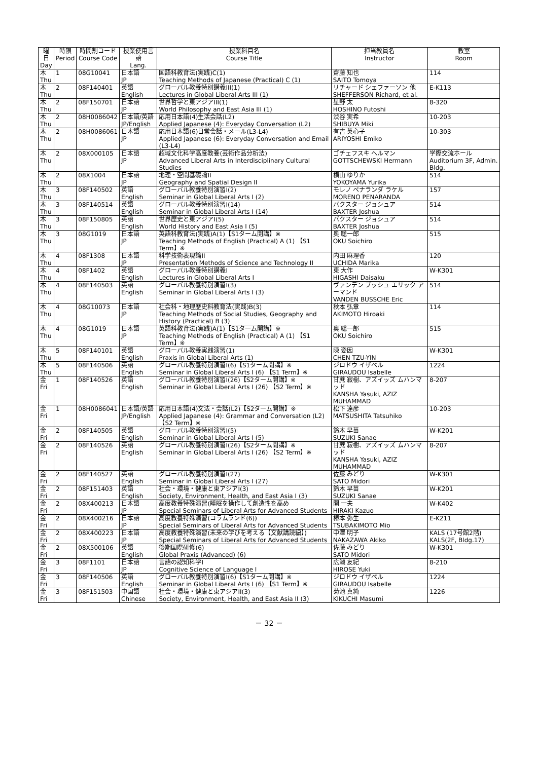| 曜日 Day | 時限 Period | 時間割コード Course Code | 授業使用言語 Lang. | 授業科目名 Course Title | 担当教員名 Instructor | 教室 Room |
| --- | --- | --- | --- | --- | --- | --- |
| 木 Thu | 1 | 08G10041 | 日本語 JP | 国語科教育法(実践)C(1) Teaching Methods of Japanese (Practical) C (1) | 齋藤 知也 SAITO Tomoya | 114 |
| 木 Thu | 2 | 08F140401 | 英語 English | グローバル教養特別講義III(1) Lectures in Global Liberal Arts III (1) | リチャード シェファーソン 他 SHEFFERSON Richard, et al. | E-K113 |
| 木 Thu | 2 | 08F150701 | 日本語 JP | 世界哲学と東アジアIII(1) World Philosophy and East Asia III (1) | 星野 太 HOSHINO Futoshi | 8-320 |
| 木 Thu | 2 | 08H0086042 | 日本語/英語 JP/English | 応用日本語(4)生活会話(L2) Applied Japanese (4): Everyday Conversation (L2) | 渋谷 実希 SHIBUYA Miki | 10-203 |
| 木 Thu | 2 | 08H0086061 | 日本語 JP | 応用日本語(6)日常会話・メール(L3-L4) Applied Japanese (6): Everyday Conversation and Email (L3-L4) | 有吉 英心子 ARIYOSHI Emiko | 10-303 |
| 木 Thu | 2 | 08X000105 | 日本語 JP | 超域文化科学高度教養(芸術作品分析法) Advanced Liberal Arts in Interdisciplinary Cultural Studies | ゴチェフスキ ヘルマン GOTTSCHEWSKI Hermann | 学際交流ホール Auditorium 3F, Admin. Bldg. |
| 木 Thu | 2 | 08X1004 | 日本語 JP | 地理・空間基礎論II Geography and Spatial Design II | 横山 ゆりか YOKOYAMA Yurika | 514 |
| 木 Thu | 3 | 08F140502 | 英語 English | グローバル教養特別演習I(2) Seminar in Global Liberal Arts I (2) | モレノ ペナランダ ラケル MORENO PENARANDA | 157 |
| 木 Thu | 3 | 08F140514 | 英語 English | グローバル教養特別演習I(14) Seminar in Global Liberal Arts I (14) | バクスター ジョシュア BAXTER Joshua | 514 |
| 木 Thu | 3 | 08F150805 | 英語 English | 世界歴史と東アジアI(5) World History and East Asia I (5) | バクスター ジョシュア BAXTER Joshua | 514 |
| 木 Thu | 3 | 08G1019 | 日本語 JP | 英語科教育法(実践)A(1)【S1ターム開講】※ Teaching Methods of English (Practical) A (1) 【S1 Term】※ | 奥 聡一郎 OKU Soichiro | 515 |
| 木 Thu | 4 | 08F1308 | 日本語 JP | 科学技術表現論II Presentation Methods of Science and Technology II | 内田 麻理香 UCHIDA Marika | 120 |
| 木 Thu | 4 | 08F1402 | 英語 English | グローバル教養特別講義I Lectures in Global Liberal Arts I | 東 大作 HIGASHI Daisaku | W-K301 |
| 木 Thu | 4 | 08F140503 | 英語 English | グローバル教養特別演習I(3) Seminar in Global Liberal Arts I (3) | ヴァンデン ブッシュ エリック アーマンド VANDEN BUSSCHE Eric | 514 |
| 木 Thu | 4 | 08G10073 | 日本語 JP | 社会科・地理歴史科教育法(実践)B(3) Teaching Methods of Social Studies, Geography and History (Practical) B (3) | 秋本 弘章 AKIMOTO Hiroaki | 114 |
| 木 Thu | 4 | 08G1019 | 日本語 JP | 英語科教育法(実践)A(1)【S1ターム開講】※ Teaching Methods of English (Practical) A (1) 【S1 Term】※ | 奥 聡一郎 OKU Soichiro | 515 |
| 木 Thu | 5 | 08F140101 | 英語 English | グローバル教養実践演習(1) Praxis in Global Liberal Arts (1) | 陳 姿因 CHEN TZU-YIN | W-K301 |
| 木 Thu | 5 | 08F140506 | 英語 English | グローバル教養特別演習I(6)【S1ターム開講】※ Seminar in Global Liberal Arts I (6) 【S1 Term】※ | ジロドウ イザベル GIRAUDOU Isabelle | 1224 |
| 金 Fri | 1 | 08F140526 | 英語 English | グローバル教養特別演習I(26)【S2ターム開講】※ Seminar in Global Liberal Arts I (26) 【S2 Term】※ | 甘蔗 寂樹、アズイッズ ムハンマッド KANSHA Yasuki, AZIZ MUHAMMAD | 8-207 |
| 金 Fri | 1 | 08H0086041 | 日本語/英語 JP/English | 応用日本語(4)文法・会話(L2)【S2ターム開講】※ Applied Japanese (4): Grammar and Conversation (L2) 【S2 Term】※ | 松下 達彦 MATSUSHITA Tatsuhiko | 10-203 |
| 金 Fri | 2 | 08F140505 | 英語 English | グローバル教養特別演習I(5) Seminar in Global Liberal Arts I (5) | 鈴木 早苗 SUZUKI Sanae | W-K201 |
| 金 Fri | 2 | 08F140526 | 英語 English | グローバル教養特別演習I(26)【S2ターム開講】※ Seminar in Global Liberal Arts I (26) 【S2 Term】※ | 甘蔗 寂樹、アズイッズ ムハンマッド KANSHA Yasuki, AZIZ MUHAMMAD | 8-207 |
| 金 Fri | 2 | 08F140527 | 英語 English | グローバル教養特別演習I(27) Seminar in Global Liberal Arts I (27) | 佐藤 みどり SATO Midori | W-K301 |
| 金 Fri | 2 | 08F151403 | 英語 English | 社会・環境・健康と東アジアI(3) Society, Environment, Health, and East Asia I (3) | 鈴木 早苗 SUZUKI Sanae | W-K201 |
| 金 Fri | 2 | 08X400213 | 日本語 JP | 高度教養特殊演習(睡眠を操作して創造性を高め Special Seminars of Liberal Arts for Advanced Students | 開 一夫 HIRAKI Kazuo | W-K402 |
| 金 Fri | 2 | 08X400216 | 日本語 JP | 高度教養特殊演習(コラムランド(6)) Special Seminars of Liberal Arts for Advanced Students | 椿本 弥生 TSUBAKIMOTO Mio | E-K211 |
| 金 Fri | 2 | 08X400223 | 日本語 JP | 高度教養特殊演習(未来の学びを考える【文献講読編】) Special Seminars of Liberal Arts for Advanced Students | 中澤 明子 NAKAZAWA Akiko | KALS (17号館2階) KALS(2F, Bldg.17) |
| 金 Fri | 2 | 08X500106 | 英語 English | 後期国際研修(6) Global Praxis (Advanced) (6) | 佐藤 みどり SATO Midori | W-K301 |
| 金 Fri | 3 | 08F1101 | 日本語 JP | 言語の認知科学I Cognitive Science of Language I | 広瀬 友紀 HIROSE Yuki | 8-210 |
| 金 Fri | 3 | 08F140506 | 英語 English | グローバル教養特別演習I(6)【S1ターム開講】※ Seminar in Global Liberal Arts I (6) 【S1 Term】※ | ジロドウ イザベル GIRAUDOU Isabelle | 1224 |
| 金 Fri | 3 | 08F151503 | 中国語 Chinese | 社会・環境・健康と東アジアII(3) Society, Environment, Health, and East Asia II (3) | 菊池 真純 KIKUCHI Masumi | 1226 |
－ 32 －